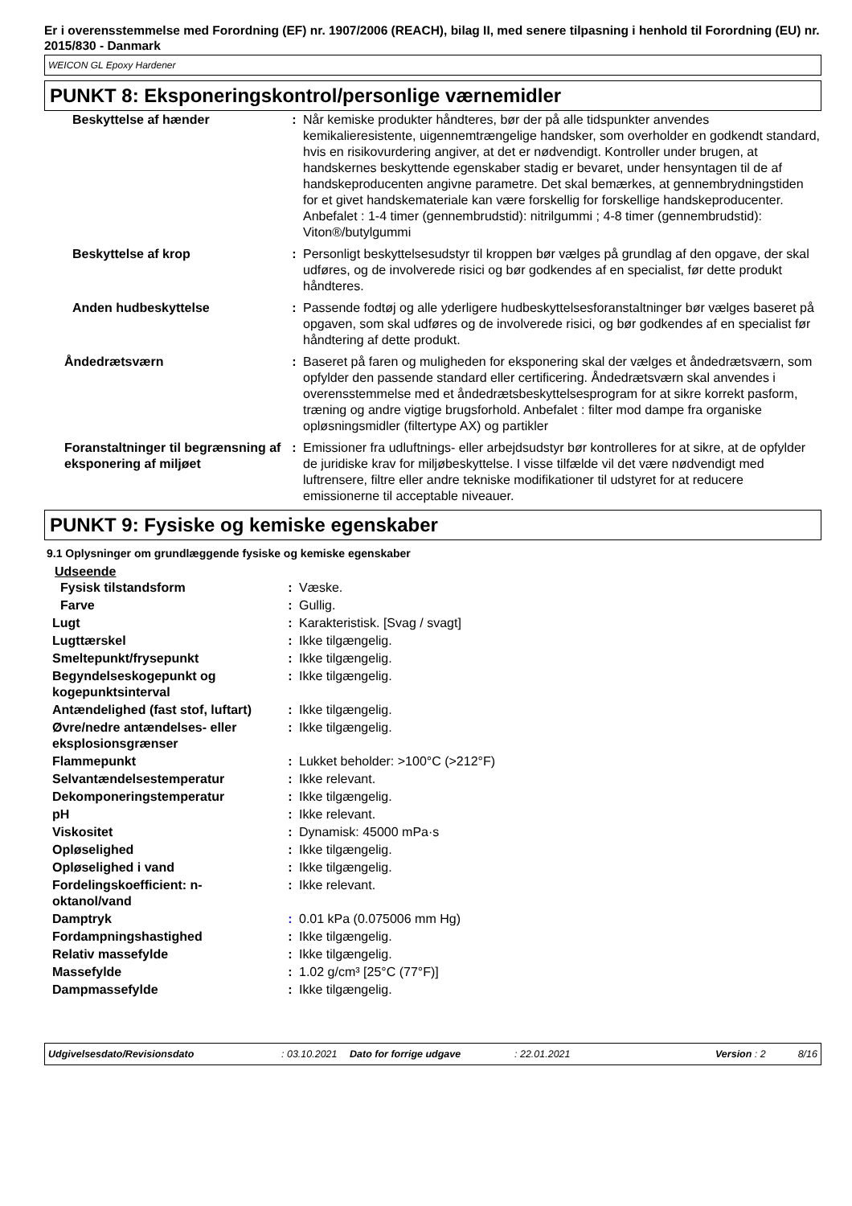Er i overensstemmelse med Forordning (EF) nr. 1907/2006 (REACH), bilag II, med senere tilpasning i henhold til Forordning (EU) nr. 2015/830 - Danmark
WEICON GL Epoxy Hardener
PUNKT 8: Eksponeringskontrol/personlige værnemidler
| Beskyttelse af hænder | : | Når kemiske produkter håndteres, bør der på alle tidspunkter anvendes kemikalieresistente, uigennemtrængelige handsker, som overholder en godkendt standard, hvis en risikovurdering angiver, at det er nødvendigt. Kontroller under brugen, at handskernes beskyttende egenskaber stadig er bevaret, under hensyntagen til de af handskeproducenten angivne parametre. Det skal bemærkes, at gennembrydningstiden for et givet handskemateriale kan være forskellig for forskellige handskeproducenter. Anbefalet : 1-4 timer (gennembrudstid): nitrilgummi ; 4-8 timer (gennembrudstid): Viton®/butylgummi |
| Beskyttelse af krop | : | Personligt beskyttelsesudstyr til kroppen bør vælges på grundlag af den opgave, der skal udføres, og de involverede risici og bør godkendes af en specialist, før dette produkt håndteres. |
| Anden hudbeskyttelse | : | Passende fodtøj og alle yderligere hudbeskyttelsesforanstaltninger bør vælges baseret på opgaven, som skal udføres og de involverede risici, og bør godkendes af en specialist før håndtering af dette produkt. |
| Åndedrætsværn | : | Baseret på faren og muligheden for eksponering skal der vælges et åndedrætsværn, som opfylder den passende standard eller certificering. Åndedrætsværn skal anvendes i overensstemmelse med et åndedrætsbeskyttelsesprogram for at sikre korrekt pasform, træning og andre vigtige brugsforhold. Anbefalet : filter mod dampe fra organiske opløsningsmidler (filtertype AX) og partikler |
| Foranstaltninger til begrænsning af eksponering af miljøet | : | Emissioner fra udluftnings- eller arbejdsudstyr bør kontrolleres for at sikre, at de opfylder de juridiske krav for miljøbeskyttelse. I visse tilfælde vil det være nødvendigt med luftrensere, filtre eller andre tekniske modifikationer til udstyret for at reducere emissionerne til acceptable niveauer. |
PUNKT 9: Fysiske og kemiske egenskaber
9.1 Oplysninger om grundlæggende fysiske og kemiske egenskaber
Udseende
| Fysisk tilstandsform | : | Væske. |
| Farve | : | Gullig. |
| Lugt | : | Karakteristisk. [Svag / svagt] |
| Lugttærskel | : | Ikke tilgængelig. |
| Smeltepunkt/frysepunkt | : | Ikke tilgængelig. |
| Begyndelseskogepunkt og kogepunktsinterval | : | Ikke tilgængelig. |
| Antændelighed (fast stof, luftart) | : | Ikke tilgængelig. |
| Øvre/nedre antændelses- eller eksplosionsgrænser | : | Ikke tilgængelig. |
| Flammepunkt | : | Lukket beholder: >100°C (>212°F) |
| Selvantændelsestemperatur | : | Ikke relevant. |
| Dekomponeringstemperatur | : | Ikke tilgængelig. |
| pH | : | Ikke relevant. |
| Viskositet | : | Dynamisk: 45000 mPa·s |
| Opløselighed | : | Ikke tilgængelig. |
| Opløselighed i vand | : | Ikke tilgængelig. |
| Fordelingskoefficient: n-oktanol/vand | : | Ikke relevant. |
| Damptryk | : | 0.01 kPa (0.075006 mm Hg) |
| Fordampningshastighed | : | Ikke tilgængelig. |
| Relativ massefylde | : | Ikke tilgængelig. |
| Massefylde | : | 1.02 g/cm³ [25°C (77°F)] |
| Dampmassefylde | : | Ikke tilgængelig. |
Udgivelsesdato/Revisionsdato: 03.10.2021 Dato for forrige udgave: 22.01.2021 Version : 2 8/16